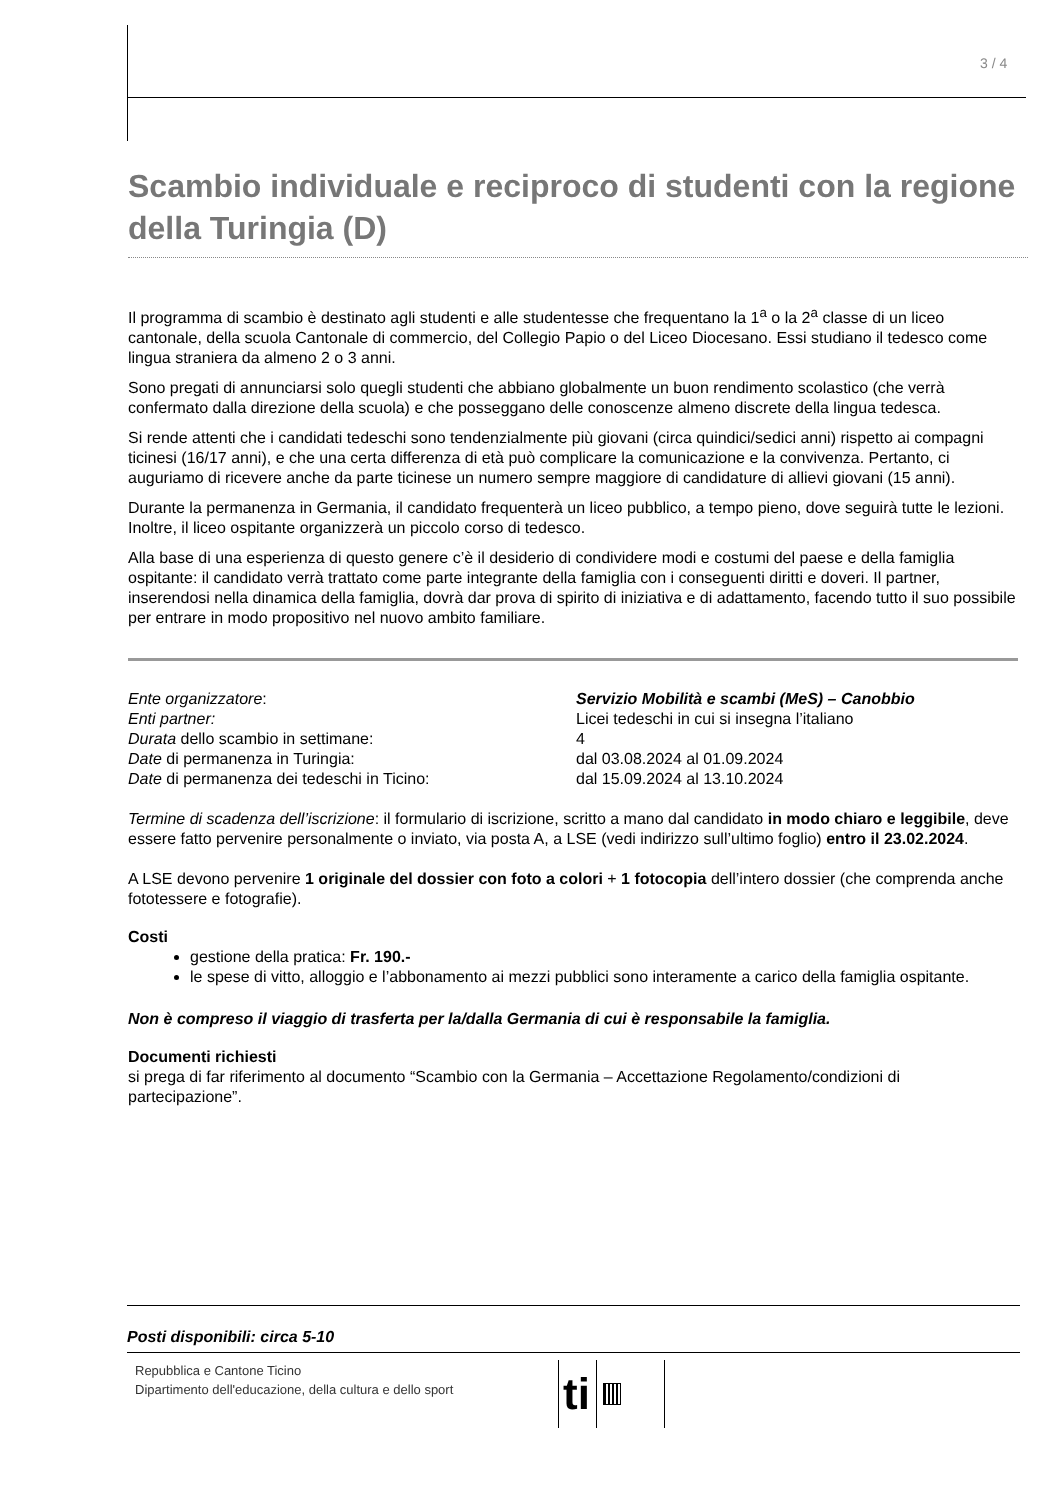3 / 4
Scambio individuale e reciproco di studenti con la regione della Turingia (D)
Il programma di scambio è destinato agli studenti e alle studentesse che frequentano la 1<sup>a</sup> o la 2<sup>a</sup> classe di un liceo cantonale, della scuola Cantonale di commercio, del Collegio Papio o del Liceo Diocesano. Essi studiano il tedesco come lingua straniera da almeno 2 o 3 anni.
Sono pregati di annunciarsi solo quegli studenti che abbiano globalmente un buon rendimento scolastico (che verrà confermato dalla direzione della scuola) e che posseggano delle conoscenze almeno discrete della lingua tedesca.
Si rende attenti che i candidati tedeschi sono tendenzialmente più giovani (circa quindici/sedici anni) rispetto ai compagni ticinesi (16/17 anni), e che una certa differenza di età può complicare la comunicazione e la convivenza. Pertanto, ci auguriamo di ricevere anche da parte ticinese un numero sempre maggiore di candidature di allievi giovani (15 anni).
Durante la permanenza in Germania, il candidato frequenterà un liceo pubblico, a tempo pieno, dove seguirà tutte le lezioni. Inoltre, il liceo ospitante organizzerà un piccolo corso di tedesco.
Alla base di una esperienza di questo genere c’è il desiderio di condividere modi e costumi del paese e della famiglia ospitante: il candidato verrà trattato come parte integrante della famiglia con i conseguenti diritti e doveri. Il partner, inserendosi nella dinamica della famiglia, dovrà dar prova di spirito di iniziativa e di adattamento, facendo tutto il suo possibile per entrare in modo propositivo nel nuovo ambito familiare.
Ente organizzatore: Servizio Mobilità e scambi (MeS) – Canobbio
Enti partner: Licei tedeschi in cui si insegna l’italiano
Durata dello scambio in settimane: 4
Date di permanenza in Turingia: dal 03.08.2024 al 01.09.2024
Date di permanenza dei tedeschi in Ticino: dal 15.09.2024 al 13.10.2024
Termine di scadenza dell’iscrizione: il formulario di iscrizione, scritto a mano dal candidato in modo chiaro e leggibile, deve essere fatto pervenire personalmente o inviato, via posta A, a LSE (vedi indirizzo sull’ultimo foglio) entro il 23.02.2024.
A LSE devono pervenire 1 originale del dossier con foto a colori + 1 fotocopia dell’intero dossier (che comprenda anche fototessere e fotografie).
Costi
gestione della pratica: Fr. 190.-
le spese di vitto, alloggio e l’abbonamento ai mezzi pubblici sono interamente a carico della famiglia ospitante.
Non è compreso il viaggio di trasferta per la/dalla Germania di cui è responsabile la famiglia.
Documenti richiesti
si prega di far riferimento al documento “Scambio con la Germania – Accettazione Regolamento/condizioni di partecipazione”.
Posti disponibili: circa 5-10
Repubblica e Cantone Ticino
Dipartimento dell'educazione, della cultura e dello sport
ti